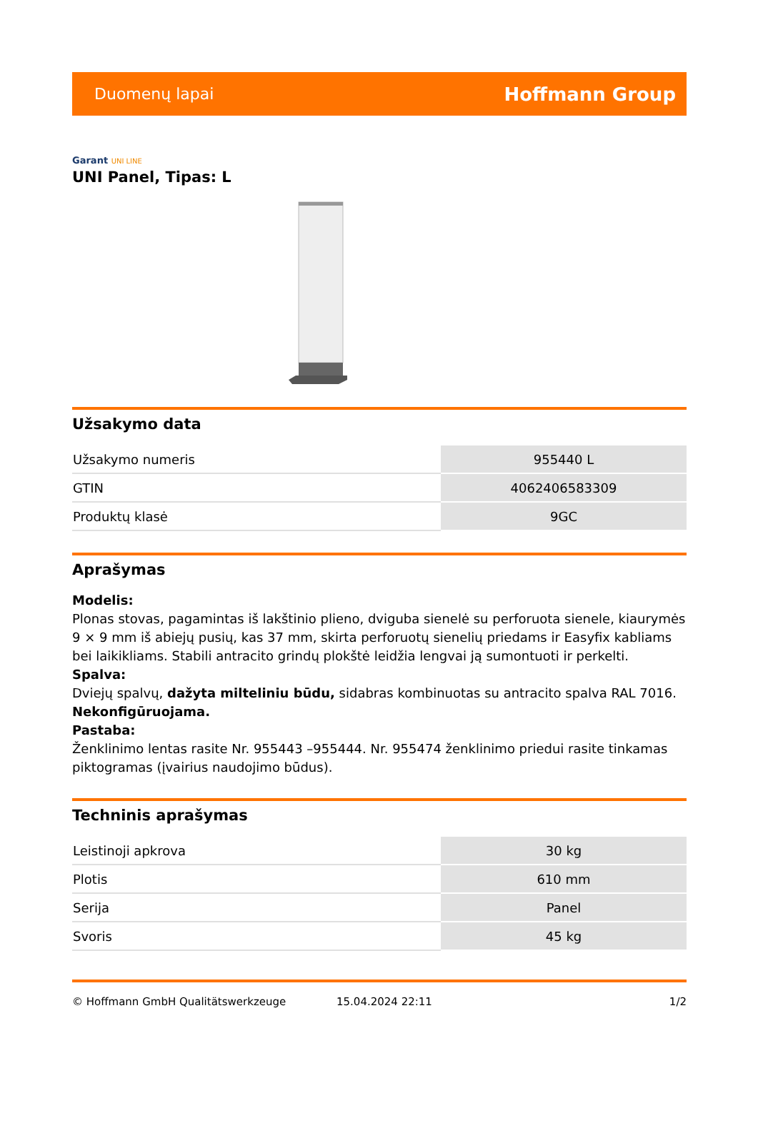Duomenų lapai Hoffmann Group
Garant UNI LINE
UNI Panel, Tipas: L
Užsakymo data
| Užsakymo numeris | 955440 L |
| GTIN | 4062406583309 |
| Produktų klasė | 9GC |
Aprašymas
Modelis:
Plonas stovas, pagamintas iš lakštinio plieno, dviguba sienelė su perforuota sienele, kiaurymės 9 × 9 mm iš abiejų pusių, kas 37 mm, skirta perforuotų sienelių priedams ir Easyfix kabliams bei laikikliams. Stabili antracito grindų plokštė leidžia lengvai ją sumontuoti ir perkelti.
Spalva:
Dviejų spalvų, dažyta milteliniu būdu, sidabras kombinuotas su antracito spalva RAL 7016.
Nekonfigūruojama.
Pastaba:
Ženklinimo lentas rasite Nr. 955443 –955444. Nr. 955474 ženklinimo priedui rasite tinkamas piktogramas (įvairius naudojimo būdus).
Techninis aprašymas
| Leistinoji apkrova | 30 kg |
| Plotis | 610 mm |
| Serija | Panel |
| Svoris | 45 kg |
© Hoffmann GmbH Qualitätswerkzeuge 15.04.2024 22:11 1/2